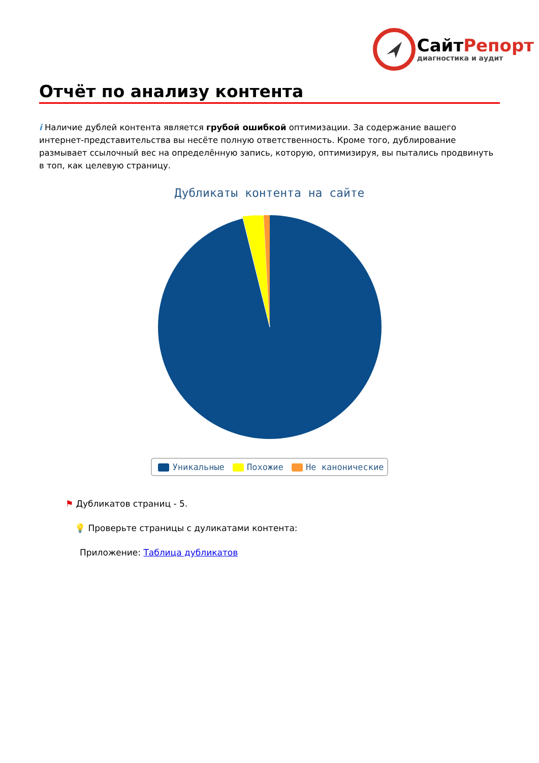СайтРепорт
диагностика и аудит
Отчёт по анализу контента
i Наличие дублей контента является грубой ошибкой оптимизации. За содержание вашего интернет-представительства вы несёте полную ответственность. Кроме того, дублирование размывает ссылочный вес на определённую запись, которую, оптимизируя, вы пытались продвинуть в топ, как целевую страницу.
Дубликаты контента на сайте
Уникальные Похожие Не канонические
⚑ Дубликатов страниц - 5.
💡 Проверьте страницы с дуликатами контента:
Приложение: Таблица дубликатов